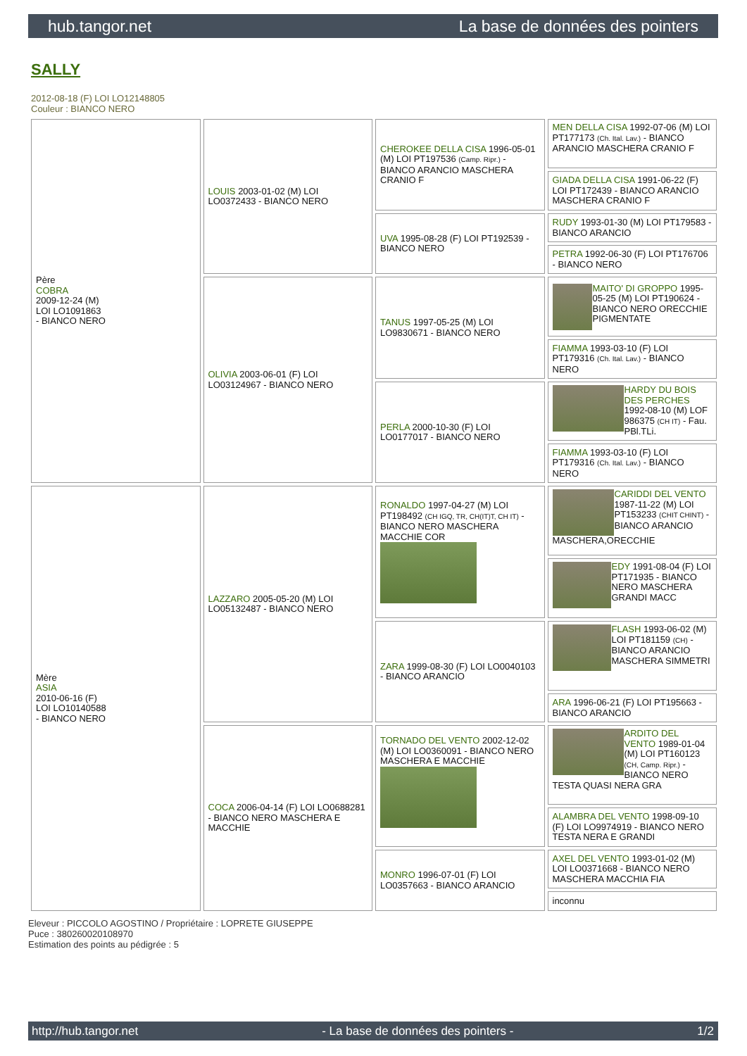hub.tangor.net La base de données des pointers
SALLY
2012-08-18 (F) LOI LO12148805
Couleur : BIANCO NERO
| Père COBRA 2009-12-24 (M) LOI LO1091863 - BIANCO NERO | LOUIS 2003-01-02 (M) LOI LO0372433 - BIANCO NERO | CHEROKEE DELLA CISA 1996-05-01 (M) LOI PT197536 (Camp. Ripr.) - BIANCO ARANCIO MASCHERA CRANIO F | MEN DELLA CISA 1992-07-06 (M) LOI PT177173 (Ch. Ital. Lav.) - BIANCO ARANCIO MASCHERA CRANIO F |
| | | | GIADA DELLA CISA 1991-06-22 (F) LOI PT172439 - BIANCO ARANCIO MASCHERA CRANIO F |
| | | UVA 1995-08-28 (F) LOI PT192539 - BIANCO NERO | RUDY 1993-01-30 (M) LOI PT179583 - BIANCO ARANCIO |
| | | | PETRA 1992-06-30 (F) LOI PT176706 - BIANCO NERO |
| | OLIVIA 2003-06-01 (F) LOI LO03124967 - BIANCO NERO | TANUS 1997-05-25 (M) LOI LO9830671 - BIANCO NERO | MAITO' DI GROPPO 1995-05-25 (M) LOI PT190624 - BIANCO NERO ORECCHIE PIGMENTATE |
| | | | FIAMMA 1993-03-10 (F) LOI PT179316 (Ch. Ital. Lav.) - BIANCO NERO |
| | | PERLA 2000-10-30 (F) LOI LO0177017 - BIANCO NERO | HARDY DU BOIS DES PERCHES 1992-08-10 (M) LOF 986375 (CH IT) - Fau. PBl.TLi. |
| | | | FIAMMA 1993-03-10 (F) LOI PT179316 (Ch. Ital. Lav.) - BIANCO NERO |
| Mère ASIA 2010-06-16 (F) LOI LO10140588 - BIANCO NERO | LAZZARO 2005-05-20 (M) LOI LO05132487 - BIANCO NERO | RONALDO 1997-04-27 (M) LOI PT198492 (CH IGQ, TR, CH(IT)T, CH IT) - BIANCO NERO MASCHERA MACCHIE COR | CARIDDI DEL VENTO 1987-11-22 (M) LOI PT153233 (CHIT CHINT) - BIANCO ARANCIO MASCHERA,ORECCHIE |
| | | | EDY 1991-08-04 (F) LOI PT171935 - BIANCO NERO MASCHERA GRANDI MACC |
| | | ZARA 1999-08-30 (F) LOI LO0040103 - BIANCO ARANCIO | FLASH 1993-06-02 (M) LOI PT181159 (CH) - BIANCO ARANCIO MASCHERA SIMMETRI |
| | | | ARA 1996-06-21 (F) LOI PT195663 - BIANCO ARANCIO |
| | COCA 2006-04-14 (F) LOI LO0688281 - BIANCO NERO MASCHERA E MACCHIE | TORNADO DEL VENTO 2002-12-02 (M) LOI LO0360091 - BIANCO NERO MASCHERA E MACCHIE | ARDITO DEL VENTO 1989-01-04 (M) LOI PT160123 (CH, Camp. Ripr.) - BIANCO NERO TESTA QUASI NERA GRA |
| | | | ALAMBRA DEL VENTO 1998-09-10 (F) LOI LO9974919 - BIANCO NERO TESTA NERA E GRANDI |
| | | MONRO 1996-07-01 (F) LOI LO0357663 - BIANCO ARANCIO | AXEL DEL VENTO 1993-01-02 (M) LOI LO0371668 - BIANCO NERO MASCHERA MACCHIA FIA |
| | | | inconnu |
Eleveur : PICCOLO AGOSTINO / Propriétaire : LOPRETE GIUSEPPE
Puce : 380260020108970
Estimation des points au pédigrée : 5
http://hub.tangor.net - La base de données des pointers - 1/2